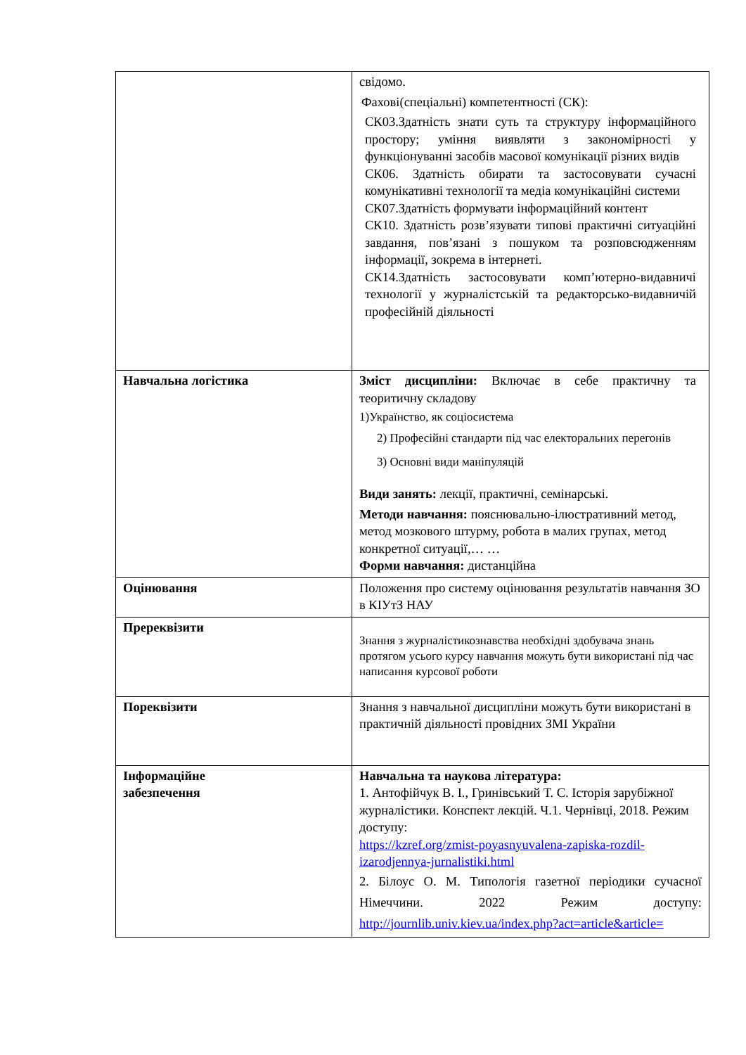| | свідомо. Фахові(спеціальні) компетентності (СК): СК03.Здатність знати суть та структуру інформаційного простору; уміння виявляти з закономірності у функціонуванні засобів масової комунікації різних видів СК06. Здатність обирати та застосовувати сучасні комунікативні технології та медіа комунікаційні системи СК07.Здатність формувати інформаційний контент СК10. Здатність розв’язувати типові практичні ситуаційні завдання, пов’язані з пошуком та розповсюдженням інформації, зокрема в інтернеті. СК14.Здатність застосовувати комп’ютерно-видавничі технології у журналістській та редакторсько-видавничій професійній діяльності |
| Навчальна логістика | Зміст дисципліни: Включає в себе практичну та теоритичну складову 1)Украïнство, як соціосистема 2) Професійні стандарти під час електоральних перегонів 3) Основні види маніпуляцій Види занять: лекції, практичні, семінарські. Методи навчання: пояснювально-ілюстративний метод, метод мозкового штурму, робота в малих групах, метод конкретної ситуації,… … Форми навчання: дистанційна |
| Оцінювання | Положення про систему оцінювання результатів навчання ЗО в КІУтЗ НАУ |
| Пререквізити | Знання з журналістикознавства необхідні здобувача знань протягом усього курсу навчання можуть бути використані під час написання курсової роботи |
| Пореквізити | Знання з навчальної дисципліни можуть бути використані в практичній діяльності провідних ЗМІ України |
| Інформаційне забезпечення | Навчальна та наукова література: 1. Антофійчук В. І., Гринівський Т. С. Історія зарубіжної журналістики. Конспект лекцій. Ч.1. Чернівці, 2018. Режим доступу: https://kzref.org/zmist-poyasnyuvalena-zapiska-rozdil-izarodjennya-jurnalistiki.html 2. Білоус О. М. Типологія газетної періодики сучасної Німеччини. 2022 Режим доступу: http://journlib.univ.kiev.ua/index.php?act=article&article= |